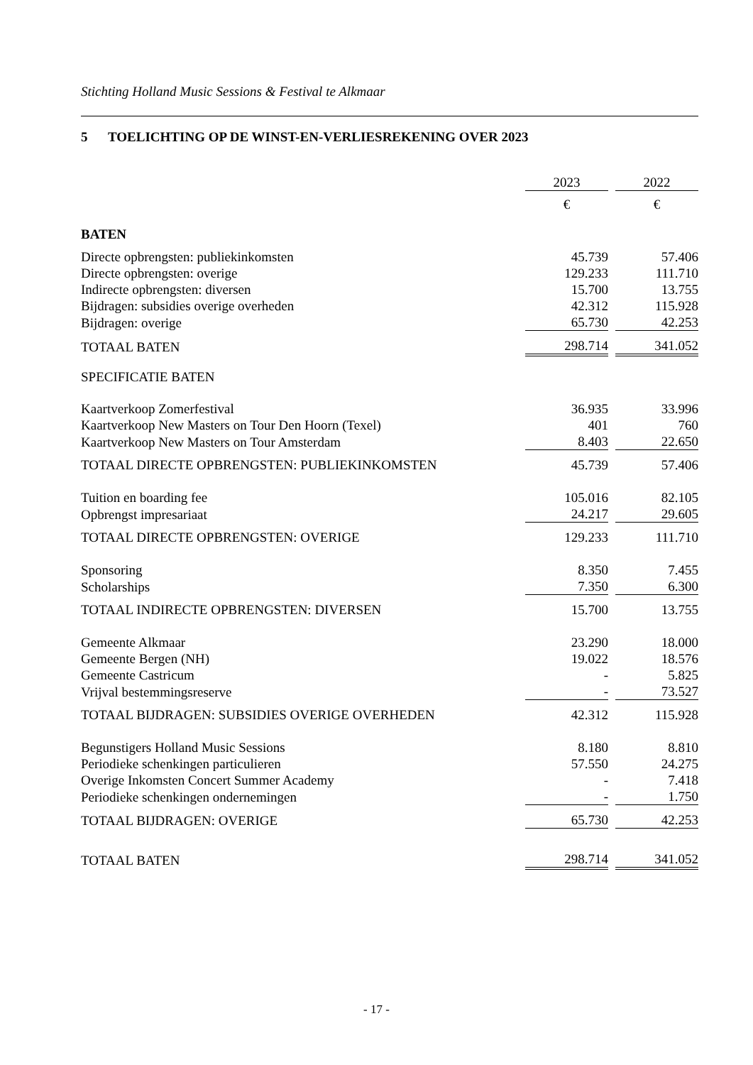Stichting Holland Music Sessions & Festival te Alkmaar
5 TOELICHTING OP DE WINST-EN-VERLIESREKENING OVER 2023
| | 2023 | | 2022 |
| | € | | € |
| BATEN | | | |
| Directe opbrengsten: publiekinkomsten | 45.739 | | 57.406 |
| Directe opbrengsten: overige | 129.233 | | 111.710 |
| Indirecte opbrengsten: diversen | 15.700 | | 13.755 |
| Bijdragen: subsidies overige overheden | 42.312 | | 115.928 |
| Bijdragen: overige | 65.730 | | 42.253 |
| TOTAAL BATEN | 298.714 | | 341.052 |
| SPECIFICATIE BATEN | | | |
| Kaartverkoop Zomerfestival | 36.935 | | 33.996 |
| Kaartverkoop New Masters on Tour Den Hoorn (Texel) | 401 | | 760 |
| Kaartverkoop New Masters on Tour Amsterdam | 8.403 | | 22.650 |
| TOTAAL DIRECTE OPBRENGSTEN: PUBLIEKINKOMSTEN | 45.739 | | 57.406 |
| Tuition en boarding fee | 105.016 | | 82.105 |
| Opbrengst impresariaat | 24.217 | | 29.605 |
| TOTAAL DIRECTE OPBRENGSTEN: OVERIGE | 129.233 | | 111.710 |
| Sponsoring | 8.350 | | 7.455 |
| Scholarships | 7.350 | | 6.300 |
| TOTAAL INDIRECTE OPBRENGSTEN: DIVERSEN | 15.700 | | 13.755 |
| Gemeente Alkmaar | 23.290 | | 18.000 |
| Gemeente Bergen (NH) | 19.022 | | 18.576 |
| Gemeente Castricum | - | | 5.825 |
| Vrijval bestemmingsreserve | - | | 73.527 |
| TOTAAL BIJDRAGEN: SUBSIDIES OVERIGE OVERHEDEN | 42.312 | | 115.928 |
| Begunstigers Holland Music Sessions | 8.180 | | 8.810 |
| Periodieke schenkingen particulieren | 57.550 | | 24.275 |
| Overige Inkomsten Concert Summer Academy | - | | 7.418 |
| Periodieke schenkingen ondernemingen | - | | 1.750 |
| TOTAAL BIJDRAGEN: OVERIGE | 65.730 | | 42.253 |
| TOTAAL BATEN | 298.714 | | 341.052 |
- 17 -